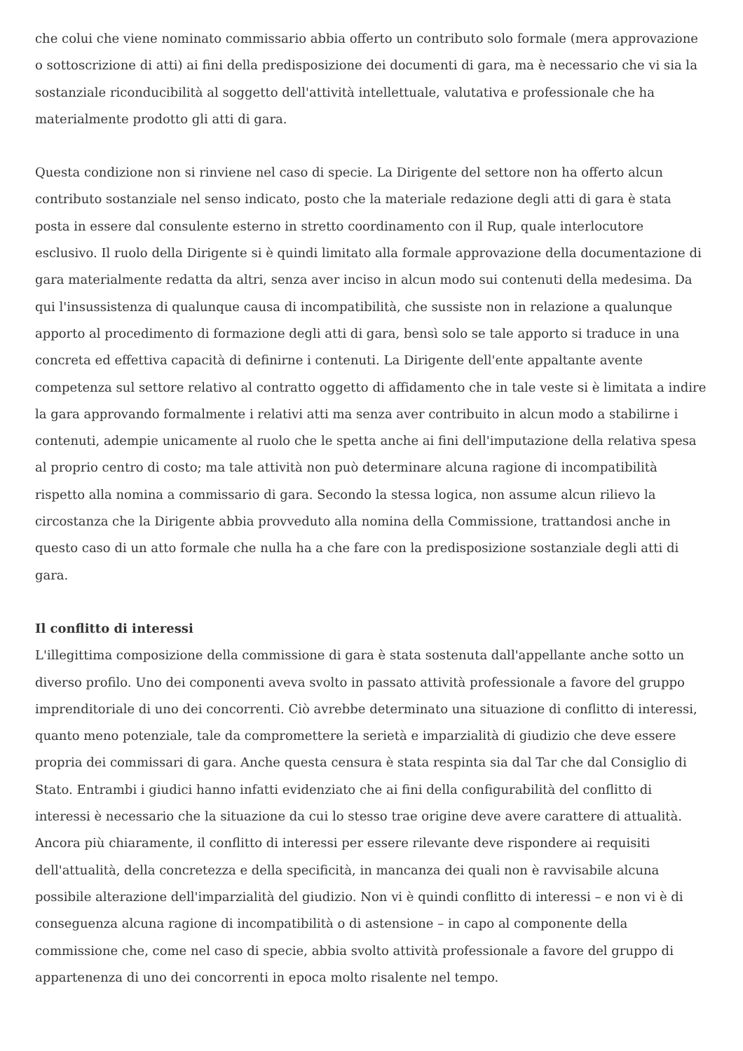che colui che viene nominato commissario abbia offerto un contributo solo formale (mera approvazione o sottoscrizione di atti) ai fini della predisposizione dei documenti di gara, ma è necessario che vi sia la sostanziale riconducibilità al soggetto dell'attività intellettuale, valutativa e professionale che ha materialmente prodotto gli atti di gara.
Questa condizione non si rinviene nel caso di specie. La Dirigente del settore non ha offerto alcun contributo sostanziale nel senso indicato, posto che la materiale redazione degli atti di gara è stata posta in essere dal consulente esterno in stretto coordinamento con il Rup, quale interlocutore esclusivo. Il ruolo della Dirigente si è quindi limitato alla formale approvazione della documentazione di gara materialmente redatta da altri, senza aver inciso in alcun modo sui contenuti della medesima. Da qui l'insussistenza di qualunque causa di incompatibilità, che sussiste non in relazione a qualunque apporto al procedimento di formazione degli atti di gara, bensì solo se tale apporto si traduce in una concreta ed effettiva capacità di definirne i contenuti. La Dirigente dell'ente appaltante avente competenza sul settore relativo al contratto oggetto di affidamento che in tale veste si è limitata a indire la gara approvando formalmente i relativi atti ma senza aver contribuito in alcun modo a stabilirne i contenuti, adempie unicamente al ruolo che le spetta anche ai fini dell'imputazione della relativa spesa al proprio centro di costo; ma tale attività non può determinare alcuna ragione di incompatibilità rispetto alla nomina a commissario di gara. Secondo la stessa logica, non assume alcun rilievo la circostanza che la Dirigente abbia provveduto alla nomina della Commissione, trattandosi anche in questo caso di un atto formale che nulla ha a che fare con la predisposizione sostanziale degli atti di gara.
Il conflitto di interessi
L'illegittima composizione della commissione di gara è stata sostenuta dall'appellante anche sotto un diverso profilo. Uno dei componenti aveva svolto in passato attività professionale a favore del gruppo imprenditoriale di uno dei concorrenti. Ciò avrebbe determinato una situazione di conflitto di interessi, quanto meno potenziale, tale da compromettere la serietà e imparzialità di giudizio che deve essere propria dei commissari di gara. Anche questa censura è stata respinta sia dal Tar che dal Consiglio di Stato. Entrambi i giudici hanno infatti evidenziato che ai fini della configurabilità del conflitto di interessi è necessario che la situazione da cui lo stesso trae origine deve avere carattere di attualità. Ancora più chiaramente, il conflitto di interessi per essere rilevante deve rispondere ai requisiti dell'attualità, della concretezza e della specificità, in mancanza dei quali non è ravvisabile alcuna possibile alterazione dell'imparzialità del giudizio. Non vi è quindi conflitto di interessi – e non vi è di conseguenza alcuna ragione di incompatibilità o di astensione – in capo al componente della commissione che, come nel caso di specie, abbia svolto attività professionale a favore del gruppo di appartenenza di uno dei concorrenti in epoca molto risalente nel tempo.